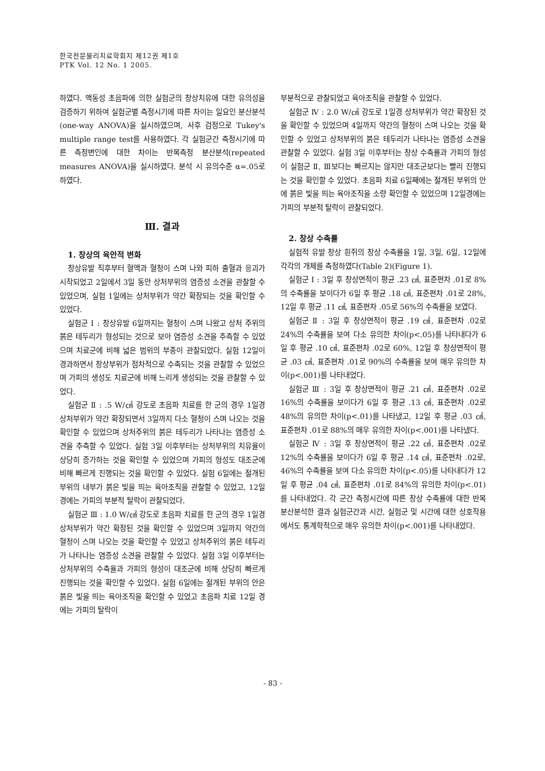한국전문물리치료학회지 제12권 제1호
PTK Vol. 12 No. 1 2005.
하였다. 맥동성 초음파에 의한 실험군의 창상치유에 대한 유의성을 검증하기 위하여 실험군별 측정시기에 따른 차이는 일요인 분산분석(one-way ANOVA)을 실시하였으며, 사후 검정으로 Tukey's multiple range test를 사용하였다. 각 실험군간 측정시기에 따른 측정변인에 대한 차이는 반복측정 분산분석(repeated measures ANOVA)을 실시하였다. 분석 시 유의수준 α=.05로 하였다.
Ⅲ. 결과
1. 창상의 육안적 변화
창상유발 직후부터 혈액과 혈청이 스며 나와 피하 출혈과 응괴가 시작되었고 2일에서 3일 동안 상처부위의 염증성 소견을 관찰할 수 있었으며, 실험 1일에는 상처부위가 약간 확장되는 것을 확인할 수 있었다.
실험군 Ⅰ : 창상유발 6일까지는 혈청이 스며 나왔고 상처 주위의 붉은 테두리가 형성되는 것으로 보아 염증성 소견을 추측할 수 있었으며 치료군에 비해 넓은 범위의 부종이 관찰되었다. 실험 12일이 경과하면서 창상부위가 점차적으로 수축되는 것을 관찰할 수 있었으며 가피의 생성도 치료군에 비해 느리게 생성되는 것을 관찰할 수 있었다.
실험군 Ⅱ : .5 W/㎠ 강도로 초음파 치료를 한 군의 경우 1일경 상처부위가 약간 확장되면서 3일까지 다소 혈청이 스며 나오는 것을 확인할 수 있었으며 상처주위의 붉은 테두리가 나타나는 염증성 소견을 추측할 수 있었다. 실험 3일 이후부터는 상처부위의 치유율이 상당히 증가하는 것을 확인할 수 있었으며 가피의 형성도 대조군에 비해 빠르게 진행되는 것을 확인할 수 있었다. 실험 6일에는 절개된 부위의 내부가 붉은 빛을 띄는 육아조직을 관찰할 수 있었고, 12일경에는 가피의 부분적 탈락이 관찰되었다.
실험군 Ⅲ : 1.0 W/㎠ 강도로 초음파 치료를 한 군의 경우 1일경 상처부위가 약간 확장된 것을 확인할 수 있었으며 3일까지 약간의 혈청이 스며 나오는 것을 확인할 수 있었고 상처주위의 붉은 테두리가 나타나는 염증성 소견을 관찰할 수 있었다. 실험 3일 이후부터는 상처부위의 수축율과 가피의 형성이 대조군에 비해 상당히 빠르게 진행되는 것을 확인할 수 있었다. 실험 6일에는 절개된 부위의 안은 붉은 빛을 띄는 육아조직을 확인할 수 있었고 초음파 치료 12일 경에는 가피의 탈락이
부분적으로 관찰되었고 육아조직을 관찰할 수 있었다.
실험군 Ⅳ : 2.0 W/㎠ 강도로 1일경 상처부위가 약간 확장된 것을 확인할 수 있었으며 4일까지 약간의 혈청이 스며 나오는 것을 확인할 수 있었고 상처부위의 붉은 테두리가 나타나는 염증성 소견을 관찰할 수 있었다. 실험 3일 이후부터는 창상 수축률과 가피의 형성이 실험군 Ⅱ, Ⅲ보다는 빠르지는 않지만 대조군보다는 빨리 진행되는 것을 확인할 수 있었다. 초음파 치료 6일째에는 절개된 부위의 안에 붉은 빛을 띄는 육아조직을 소량 확인할 수 있었으며 12일경에는 가피의 부분적 탈락이 관찰되었다.
2. 창상 수축률
실험적 유발 창상 흰쥐의 창상 수축률을 1일, 3일, 6일, 12일에 각각의 개체를 측정하였다(Table 2)(Figure 1).
실험군 Ⅰ : 3일 후 창상면적이 평균 .23 ㎠, 표준편차 .01로 8%의 수축률을 보이다가 6일 후 평균 .18 ㎠, 표준편차 .01로 28%, 12일 후 평균 .11 ㎠, 표준편차 .05로 56%의 수축률을 보였다.
실험군 Ⅱ : 3일 후 창상면적이 평균 .19 ㎠, 표준편차 .02로 24%의 수축률을 보여 다소 유의한 차이(p<.05)를 나타내다가 6일 후 평균 .10 ㎠, 표준편차 .02로 60%, 12일 후 창상면적이 평균 .03 ㎠, 표준편차 .01로 90%의 수축률을 보여 매우 유의한 차이(p<.001)를 나타내었다.
실험군 Ⅲ : 3일 후 창상면적이 평균 .21 ㎠, 표준편차 .02로 16%의 수축률을 보이다가 6일 후 평균 .13 ㎠, 표준편차 .02로 48%의 유의한 차이(p<.01)를 나타냈고, 12일 후 평균 .03 ㎠, 표준편차 .01로 88%의 매우 유의한 차이(p<.001)를 나타냈다.
실험군 Ⅳ : 3일 후 창상면적이 평균 .22 ㎠, 표준편차 .02로 12%의 수축률을 보이다가 6일 후 평균 .14 ㎠, 표준편차 .02로, 46%의 수축률을 보여 다소 유의한 차이(p<.05)를 나타내다가 12일 후 평균 .04 ㎠, 표준편차 .01로 84%의 유의한 차이(p<.01)를 나타내었다. 각 군간 측정시간에 따른 창상 수축률에 대한 반복 분산분석한 결과 실험군간과 시간, 실험군 및 시간에 대한 상호작용에서도 통계학적으로 매우 유의한 차이(p<.001)를 나타내었다.
- 83 -